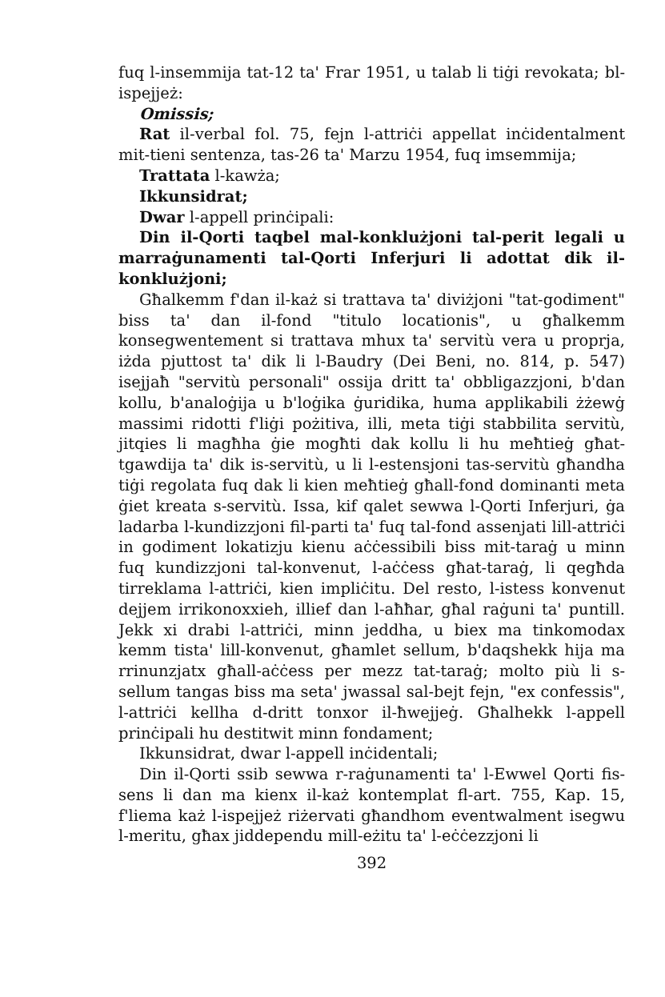fuq l-insemmija tat-12 ta' Frar 1951, u talab li tiġi revokata; bl-ispejjeż:
Omissis;
Rat il-verbal fol. 75, fejn l-attriċi appellat inċidentalment mit-tieni sentenza, tas-26 ta' Marzu 1954, fuq imsemmija;
Trattata l-kawża;
Ikkunsidrat;
Dwar l-appell prinċipali:
Din il-Qorti taqbel mal-konklużjoni tal-perit legali u marraġunamenti tal-Qorti Inferjuri li adottat dik il-konklużjoni;
Għalkemm f'dan il-każ si trattava ta' diviżjoni "tat-godiment" biss ta' dan il-fond "titulo locationis", u għalkemm konsegwentement si trattava mhux ta' servitù vera u proprja, iżda pjuttost ta' dik li l-Baudry (Dei Beni, no. 814, p. 547) isejjaħ "servitù personali" ossija dritt ta' obbligazzjoni, b'dan kollu, b'analoġija u b'loġika ġuridika, huma applikabili żżewġ massimi ridotti f'liġi pożitiva, illi, meta tiġi stabbilita servitù, jitqies li magħha ġie mogħti dak kollu li hu meħtieġ għat-tgawdija ta' dik is-servitù, u li l-estensjoni tas-servitù għandha tiġi regolata fuq dak li kien meħtieġ għall-fond dominanti meta ġiet kreata s-servitù. Issa, kif qalet sewwa l-Qorti Inferjuri, ġa ladarba l-kundizzjoni fil-parti ta' fuq tal-fond assenjati lill-attriċi in godiment lokatizju kienu aċċessibili biss mit-taraġ u minn fuq kundizzjoni tal-konvenut, l-aċċess għat-taraġ, li qegħda tirreklama l-attriċi, kien impliċitu. Del resto, l-istess konvenut dejjem irrikonoxxieh, illief dan l-aħħar, għal raġuni ta' puntill. Jekk xi drabi l-attriċi, minn jeddha, u biex ma tinkomodax kemm tista' lill-konvenut, għamlet sellum, b'daqshekk hija ma rrinunzjatx għall-aċċess per mezz tat-taraġ; molto più li s-sellum tangas biss ma seta' jwassal sal-bejt fejn, "ex confessis", l-attriċi kellha d-dritt tonxor il-ħwejjeġ. Għalhekk l-appell prinċipali hu destitwit minn fondament;
Ikkunsidrat, dwar l-appell inċidentali;
Din il-Qorti ssib sewwa r-raġunamenti ta' l-Ewwel Qorti fis-sens li dan ma kienx il-każ kontemplat fl-art. 755, Kap. 15, f'liema każ l-ispejjeż riżervati għandhom eventwalment isegwu l-meritu, għax jiddependu mill-eżitu ta' l-eċċezzjoni li
392